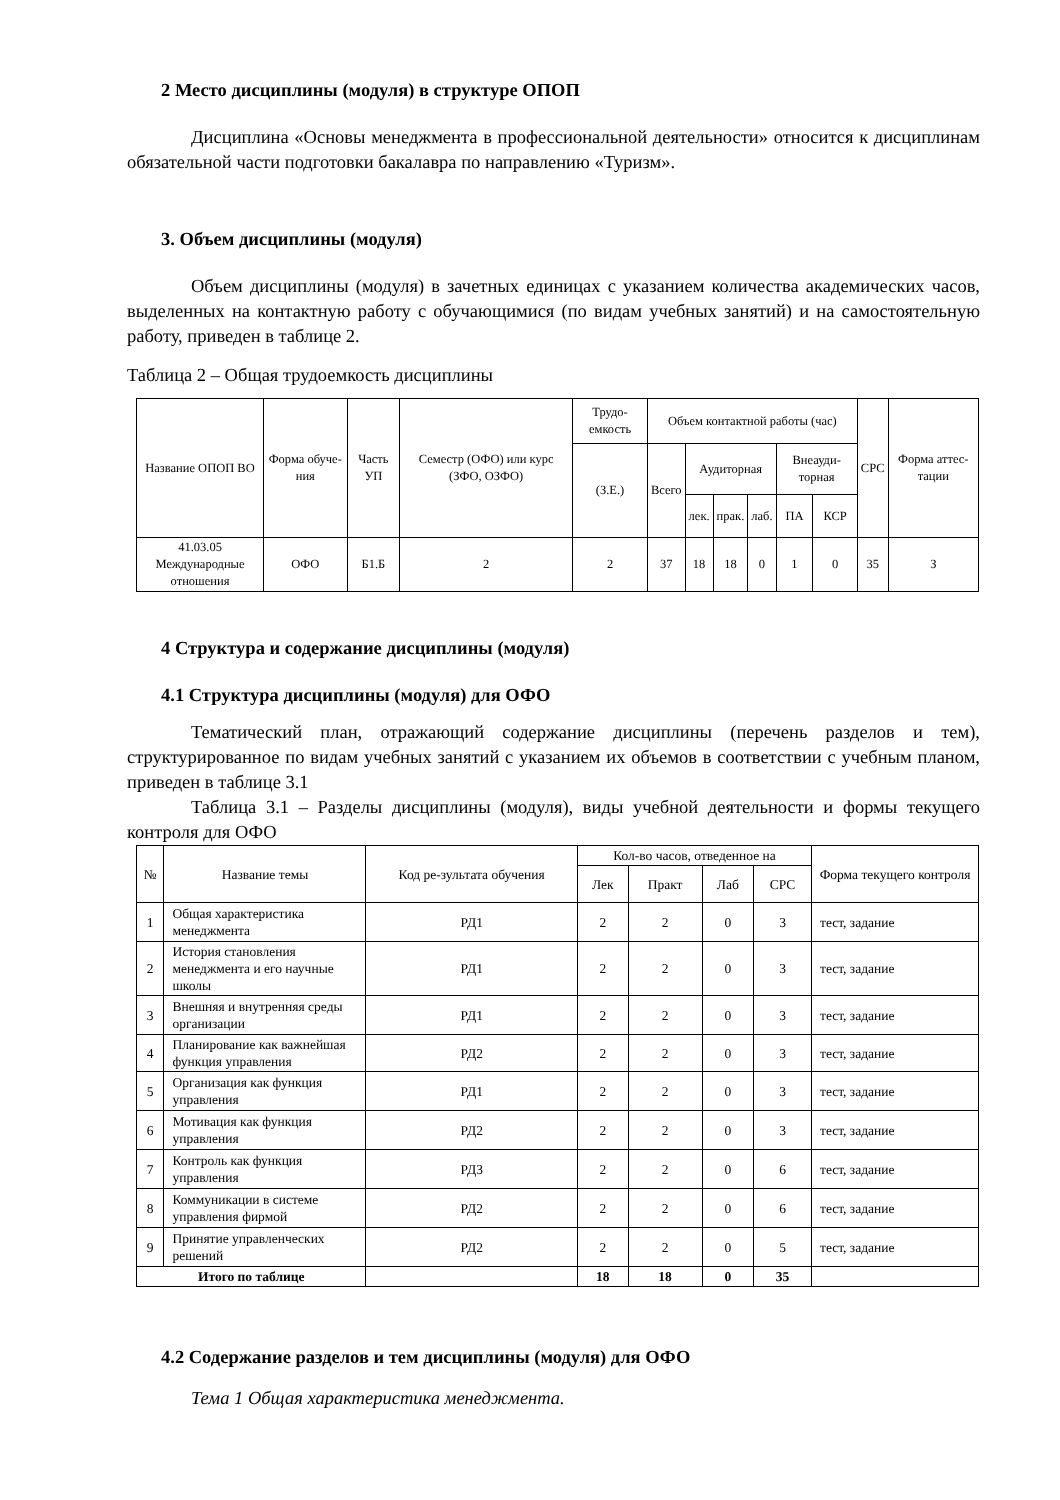2 Место дисциплины (модуля) в структуре ОПОП
Дисциплина «Основы менеджмента в профессиональной деятельности» относится к дисциплинам обязательной части подготовки бакалавра по направлению «Туризм».
3. Объем дисциплины (модуля)
Объем дисциплины (модуля) в зачетных единицах с указанием количества академических часов, выделенных на контактную работу с обучающимися (по видам учебных занятий) и на самостоятельную работу, приведен в таблице 2.
Таблица 2 – Общая трудоемкость дисциплины
| Название ОПОП ВО | Форма обуче-ния | Часть УП | Семестр (ОФО) или курс (ЗФО, ОЗФО) | Трудо-емкость | Объем контактной работы (час) | | | | | | СРС | Форма аттес-тации |
| --- | --- | --- | --- | --- | --- | --- | --- | --- | --- | --- | --- | --- |
| | | | | (З.Е.) | Всего | Аудиторная | | | Внеауди-торная | | | |
| | | | | | | лек. | прак. | лаб. | ПА | КСР | | |
| 41.03.05 Международные отношения | ОФО | Б1.Б | 2 | 2 | 37 | 18 | 18 | 0 | 1 | 0 | 35 | З |
4 Структура и содержание дисциплины (модуля)
4.1 Структура дисциплины (модуля) для ОФО
Тематический план, отражающий содержание дисциплины (перечень разделов и тем), структурированное по видам учебных занятий с указанием их объемов в соответствии с учебным планом, приведен в таблице 3.1
Таблица 3.1 – Разделы дисциплины (модуля), виды учебной деятельности и формы текущего контроля для ОФО
| № | Название темы | Код ре-зультата обучения | Кол-во часов, отведенное на | | | | Форма текущего контроля |
| --- | --- | --- | --- | --- | --- | --- | --- |
| | | | Лек | Практ | Лаб | СРС | |
| 1 | Общая характеристика менеджмента | РД1 | 2 | 2 | 0 | 3 | тест, задание |
| 2 | История становления менеджмента и его научные школы | РД1 | 2 | 2 | 0 | 3 | тест, задание |
| 3 | Внешняя и внутренняя среды организации | РД1 | 2 | 2 | 0 | 3 | тест, задание |
| 4 | Планирование как важнейшая функция управления | РД2 | 2 | 2 | 0 | 3 | тест, задание |
| 5 | Организация как функция управления | РД1 | 2 | 2 | 0 | 3 | тест, задание |
| 6 | Мотивация как функция управления | РД2 | 2 | 2 | 0 | 3 | тест, задание |
| 7 | Контроль как функция управления | РД3 | 2 | 2 | 0 | 6 | тест, задание |
| 8 | Коммуникации в системе управления фирмой | РД2 | 2 | 2 | 0 | 6 | тест, задание |
| 9 | Принятие управленческих решений | РД2 | 2 | 2 | 0 | 5 | тест, задание |
| Итого по таблице | | | 18 | 18 | 0 | 35 | |
4.2 Содержание разделов и тем дисциплины (модуля) для ОФО
Тема 1 Общая характеристика менеджмента.